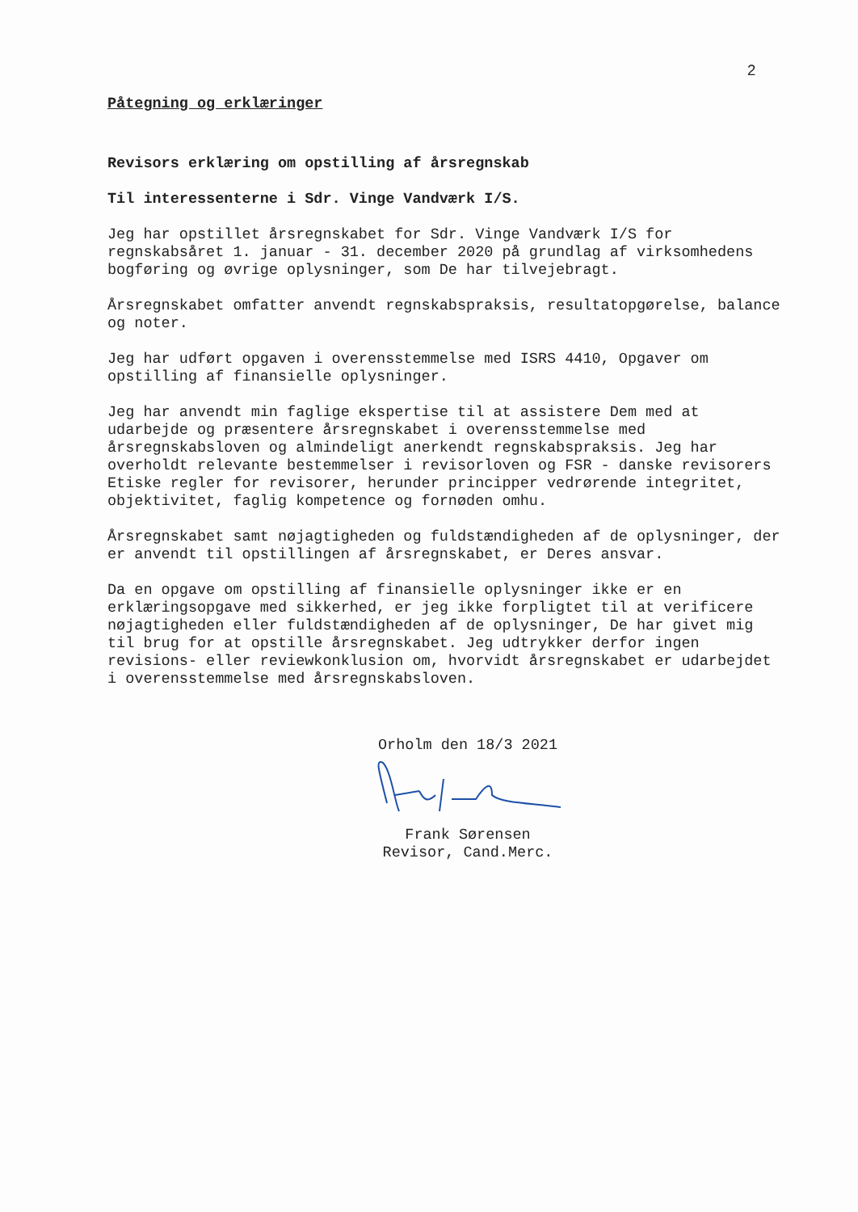2
Påtegning og erklæringer
Revisors erklæring om opstilling af årsregnskab
Til interessenterne i Sdr. Vinge Vandværk I/S.
Jeg har opstillet årsregnskabet for Sdr. Vinge Vandværk I/S for regnskabsåret 1. januar - 31. december 2020 på grundlag af virksomhedens bogføring og øvrige oplysninger, som De har tilvejebragt.
Årsregnskabet omfatter anvendt regnskabspraksis, resultatopgørelse, balance og noter.
Jeg har udført opgaven i overensstemmelse med ISRS 4410, Opgaver om opstilling af finansielle oplysninger.
Jeg har anvendt min faglige ekspertise til at assistere Dem med at udarbejde og præsentere årsregnskabet i overensstemmelse med årsregnskabsloven og almindeligt anerkendt regnskabspraksis. Jeg har overholdt relevante bestemmelser i revisorloven og FSR - danske revisorers Etiske regler for revisorer, herunder principper vedrørende integritet, objektivitet, faglig kompetence og fornøden omhu.
Årsregnskabet samt nøjagtigheden og fuldstændigheden af de oplysninger, der er anvendt til opstillingen af årsregnskabet, er Deres ansvar.
Da en opgave om opstilling af finansielle oplysninger ikke er en erklæringsopgave med sikkerhed, er jeg ikke forpligtet til at verificere nøjagtigheden eller fuldstændigheden af de oplysninger, De har givet mig til brug for at opstille årsregnskabet. Jeg udtrykker derfor ingen revisions- eller reviewkonklusion om, hvorvidt årsregnskabet er udarbejdet i overensstemmelse med årsregnskabsloven.
Orholm den 18/3 2021
Frank Sørensen
Revisor, Cand.Merc.